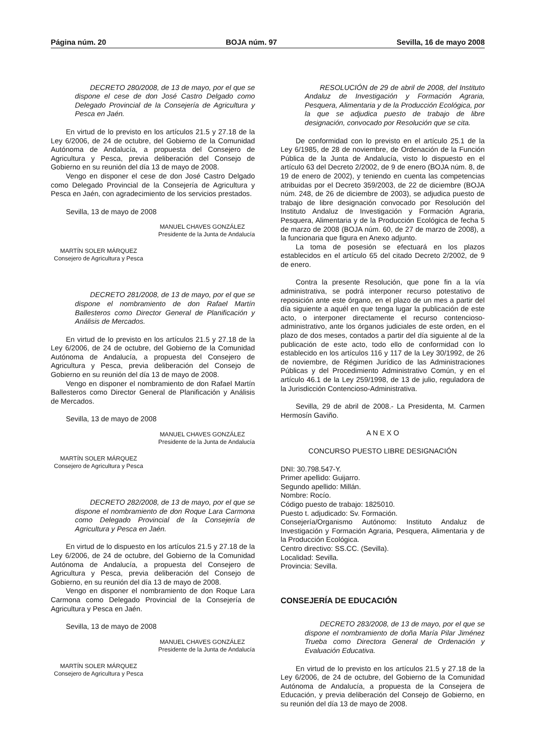Página núm. 20 BOJA núm. 97 Sevilla, 16 de mayo 2008
DECRETO 280/2008, de 13 de mayo, por el que se dispone el cese de don José Castro Delgado como Delegado Provincial de la Consejería de Agricultura y Pesca en Jaén.
En virtud de lo previsto en los artículos 21.5 y 27.18 de la Ley 6/2006, de 24 de octubre, del Gobierno de la Comunidad Autónoma de Andalucía, a propuesta del Consejero de Agricultura y Pesca, previa deliberación del Consejo de Gobierno en su reunión del día 13 de mayo de 2008.
Vengo en disponer el cese de don José Castro Delgado como Delegado Provincial de la Consejería de Agricultura y Pesca en Jaén, con agradecimiento de los servicios prestados.
Sevilla, 13 de mayo de 2008
MANUEL CHAVES GONZÁLEZ
Presidente de la Junta de Andalucía
MARTÍN SOLER MÁRQUEZ
Consejero de Agricultura y Pesca
DECRETO 281/2008, de 13 de mayo, por el que se dispone el nombramiento de don Rafael Martín Ballesteros como Director General de Planificación y Análisis de Mercados.
En virtud de lo previsto en los artículos 21.5 y 27.18 de la Ley 6/2006, de 24 de octubre, del Gobierno de la Comunidad Autónoma de Andalucía, a propuesta del Consejero de Agricultura y Pesca, previa deliberación del Consejo de Gobierno en su reunión del día 13 de mayo de 2008.
Vengo en disponer el nombramiento de don Rafael Martín Ballesteros como Director General de Planificación y Análisis de Mercados.
Sevilla, 13 de mayo de 2008
MANUEL CHAVES GONZÁLEZ
Presidente de la Junta de Andalucía
MARTÍN SOLER MÁRQUEZ
Consejero de Agricultura y Pesca
DECRETO 282/2008, de 13 de mayo, por el que se dispone el nombramiento de don Roque Lara Carmona como Delegado Provincial de la Consejería de Agricultura y Pesca en Jaén.
En virtud de lo dispuesto en los artículos 21.5 y 27.18 de la Ley 6/2006, de 24 de octubre, del Gobierno de la Comunidad Autónoma de Andalucía, a propuesta del Consejero de Agricultura y Pesca, previa deliberación del Consejo de Gobierno, en su reunión del día 13 de mayo de 2008.
Vengo en disponer el nombramiento de don Roque Lara Carmona como Delegado Provincial de la Consejería de Agricultura y Pesca en Jaén.
Sevilla, 13 de mayo de 2008
MANUEL CHAVES GONZÁLEZ
Presidente de la Junta de Andalucía
MARTÍN SOLER MÁRQUEZ
Consejero de Agricultura y Pesca
RESOLUCIÓN de 29 de abril de 2008, del Instituto Andaluz de Investigación y Formación Agraria, Pesquera, Alimentaria y de la Producción Ecológica, por la que se adjudica puesto de trabajo de libre designación, convocado por Resolución que se cita.
De conformidad con lo previsto en el artículo 25.1 de la Ley 6/1985, de 28 de noviembre, de Ordenación de la Función Pública de la Junta de Andalucía, visto lo dispuesto en el artículo 63 del Decreto 2/2002, de 9 de enero (BOJA núm. 8, de 19 de enero de 2002), y teniendo en cuenta las competencias atribuidas por el Decreto 359/2003, de 22 de diciembre (BOJA núm. 248, de 26 de diciembre de 2003), se adjudica puesto de trabajo de libre designación convocado por Resolución del Instituto Andaluz de Investigación y Formación Agraria, Pesquera, Alimentaria y de la Producción Ecológica de fecha 5 de marzo de 2008 (BOJA núm. 60, de 27 de marzo de 2008), a la funcionaria que figura en Anexo adjunto.
La toma de posesión se efectuará en los plazos establecidos en el artículo 65 del citado Decreto 2/2002, de 9 de enero.
Contra la presente Resolución, que pone fin a la vía administrativa, se podrá interponer recurso potestativo de reposición ante este órgano, en el plazo de un mes a partir del día siguiente a aquél en que tenga lugar la publicación de este acto, o interponer directamente el recurso contencioso-administrativo, ante los órganos judiciales de este orden, en el plazo de dos meses, contados a partir del día siguiente al de la publicación de este acto, todo ello de conformidad con lo establecido en los artículos 116 y 117 de la Ley 30/1992, de 26 de noviembre, de Régimen Jurídico de las Administraciones Públicas y del Procedimiento Administrativo Común, y en el artículo 46.1 de la Ley 259/1998, de 13 de julio, reguladora de la Jurisdicción Contencioso-Administrativa.
Sevilla, 29 de abril de 2008.- La Presidenta, M. Carmen Hermosín Gaviño.
A N E X O
CONCURSO PUESTO LIBRE DESIGNACIÓN
DNI: 30.798.547-Y.
Primer apellido: Guijarro.
Segundo apellido: Millán.
Nombre: Rocío.
Código puesto de trabajo: 1825010.
Puesto t. adjudicado: Sv. Formación.
Consejería/Organismo Autónomo: Instituto Andaluz de Investigación y Formación Agraria, Pesquera, Alimentaria y de la Producción Ecológica.
Centro directivo: SS.CC. (Sevilla).
Localidad: Sevilla.
Provincia: Sevilla.
CONSEJERÍA DE EDUCACIÓN
DECRETO 283/2008, de 13 de mayo, por el que se dispone el nombramiento de doña María Pilar Jiménez Trueba como Directora General de Ordenación y Evaluación Educativa.
En virtud de lo previsto en los artículos 21.5 y 27.18 de la Ley 6/2006, de 24 de octubre, del Gobierno de la Comunidad Autónoma de Andalucía, a propuesta de la Consejera de Educación, y previa deliberación del Consejo de Gobierno, en su reunión del día 13 de mayo de 2008.